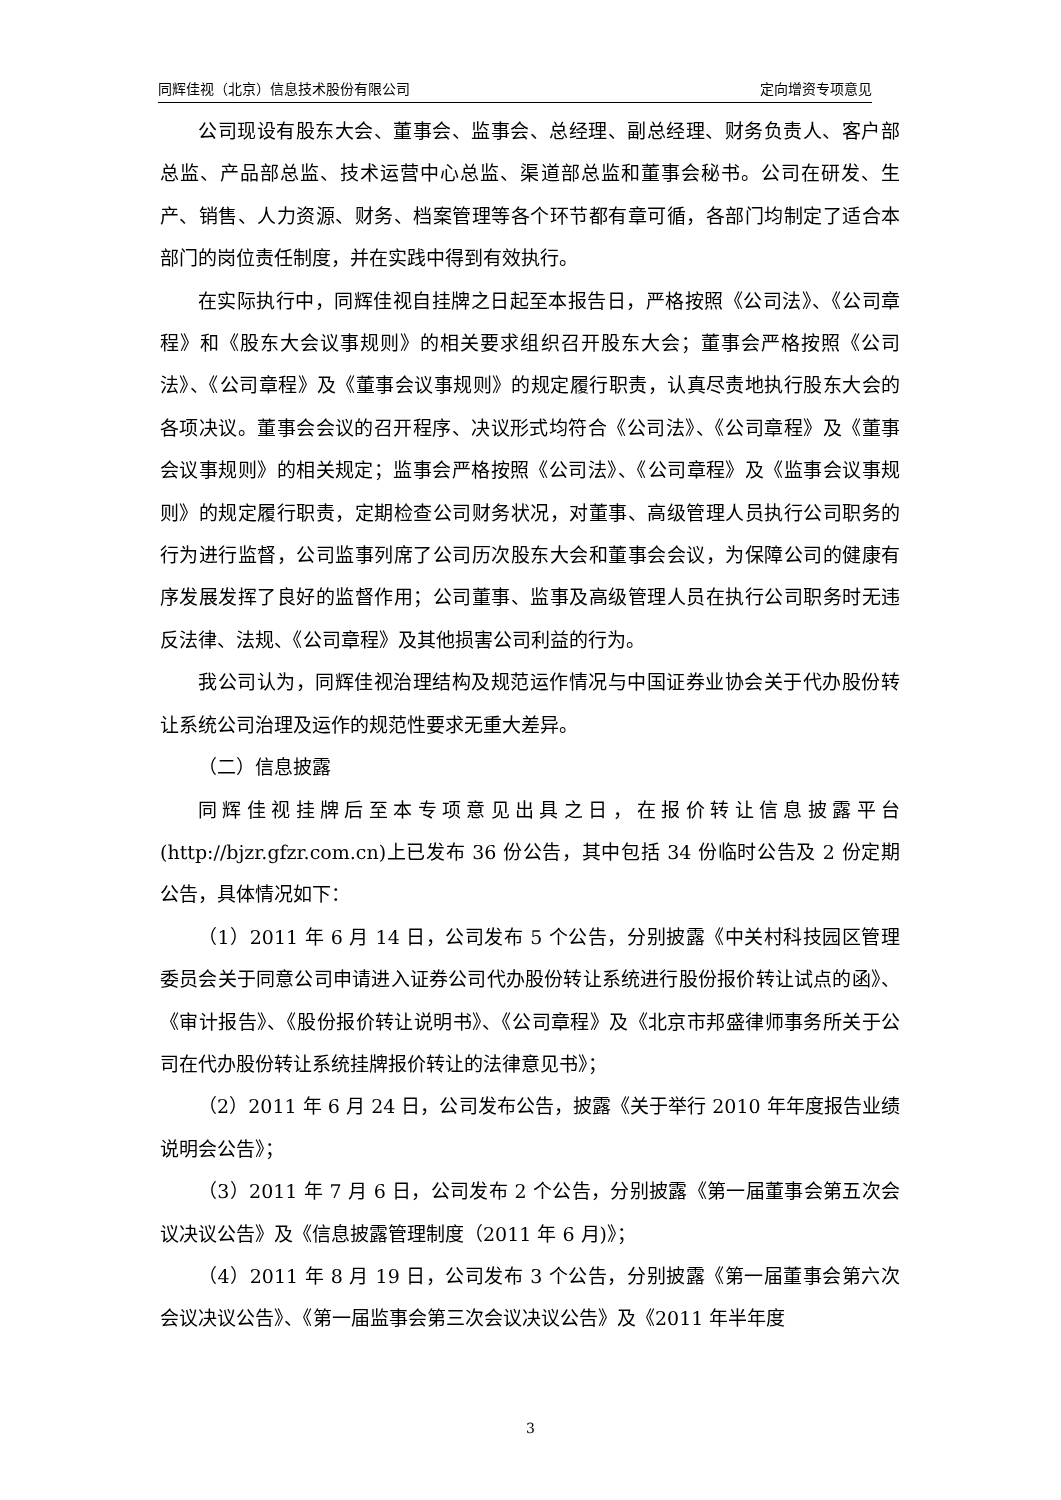同辉佳视（北京）信息技术股份有限公司 定向增资专项意见
公司现设有股东大会、董事会、监事会、总经理、副总经理、财务负责人、客户部总监、产品部总监、技术运营中心总监、渠道部总监和董事会秘书。公司在研发、生产、销售、人力资源、财务、档案管理等各个环节都有章可循，各部门均制定了适合本部门的岗位责任制度，并在实践中得到有效执行。
在实际执行中，同辉佳视自挂牌之日起至本报告日，严格按照《公司法》、《公司章程》和《股东大会议事规则》的相关要求组织召开股东大会；董事会严格按照《公司法》、《公司章程》及《董事会议事规则》的规定履行职责，认真尽责地执行股东大会的各项决议。董事会会议的召开程序、决议形式均符合《公司法》、《公司章程》及《董事会议事规则》的相关规定；监事会严格按照《公司法》、《公司章程》及《监事会议事规则》的规定履行职责，定期检查公司财务状况，对董事、高级管理人员执行公司职务的行为进行监督，公司监事列席了公司历次股东大会和董事会会议，为保障公司的健康有序发展发挥了良好的监督作用；公司董事、监事及高级管理人员在执行公司职务时无违反法律、法规、《公司章程》及其他损害公司利益的行为。
我公司认为，同辉佳视治理结构及规范运作情况与中国证券业协会关于代办股份转让系统公司治理及运作的规范性要求无重大差异。
（二）信息披露
同辉佳视挂牌后至本专项意见出具之日，在报价转让信息披露平台(http://bjzr.gfzr.com.cn)上已发布 36 份公告，其中包括 34 份临时公告及 2 份定期公告，具体情况如下：
（1）2011 年 6 月 14 日，公司发布 5 个公告，分别披露《中关村科技园区管理委员会关于同意公司申请进入证券公司代办股份转让系统进行股份报价转让试点的函》、《审计报告》、《股份报价转让说明书》、《公司章程》及《北京市邦盛律师事务所关于公司在代办股份转让系统挂牌报价转让的法律意见书》；
（2）2011 年 6 月 24 日，公司发布公告，披露《关于举行 2010 年年度报告业绩说明会公告》；
（3）2011 年 7 月 6 日，公司发布 2 个公告，分别披露《第一届董事会第五次会议决议公告》及《信息披露管理制度（2011 年 6 月)》；
（4）2011 年 8 月 19 日，公司发布 3 个公告，分别披露《第一届董事会第六次会议决议公告》、《第一届监事会第三次会议决议公告》及《2011 年半年度
3